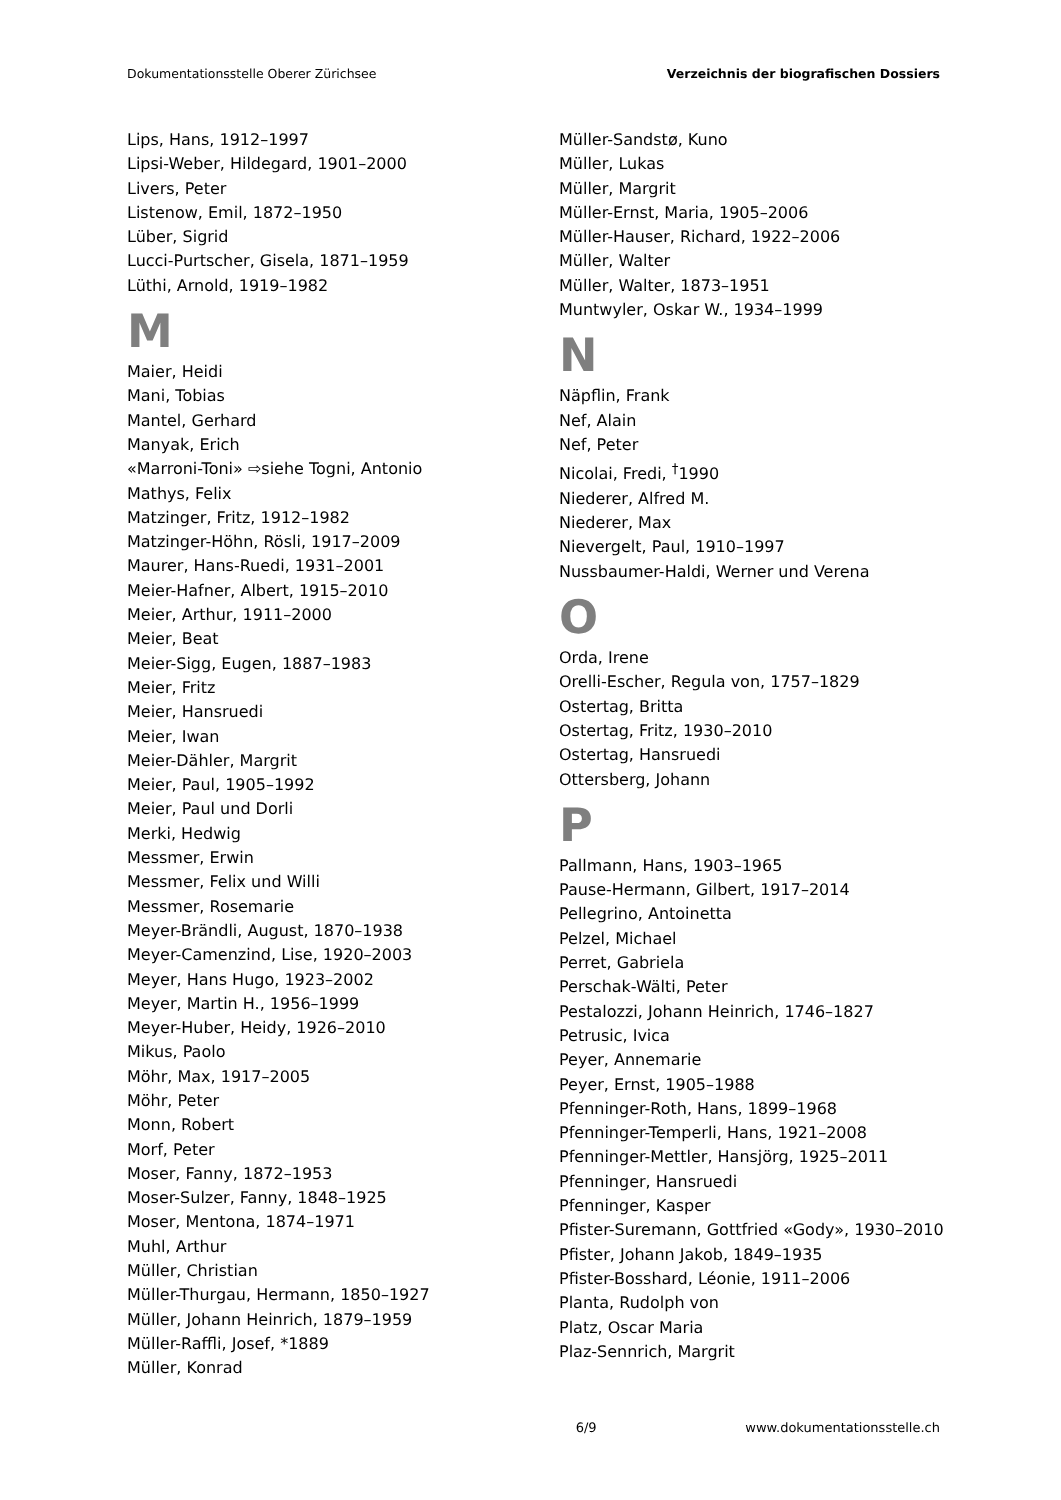Dokumentationsstelle Oberer Zürichsee Verzeichnis der biografischen Dossiers
Lips, Hans, 1912–1997
Lipsi-Weber, Hildegard, 1901–2000
Livers, Peter
Listenow, Emil, 1872–1950
Lüber, Sigrid
Lucci-Purtscher, Gisela, 1871–1959
Lüthi, Arnold, 1919–1982
M
Maier, Heidi
Mani, Tobias
Mantel, Gerhard
Manyak, Erich
«Marroni-Toni» ⇨siehe Togni, Antonio
Mathys, Felix
Matzinger, Fritz, 1912–1982
Matzinger-Höhn, Rösli, 1917–2009
Maurer, Hans-Ruedi, 1931–2001
Meier-Hafner, Albert, 1915–2010
Meier, Arthur, 1911–2000
Meier, Beat
Meier-Sigg, Eugen, 1887–1983
Meier, Fritz
Meier, Hansruedi
Meier, Iwan
Meier-Dähler, Margrit
Meier, Paul, 1905–1992
Meier, Paul und Dorli
Merki, Hedwig
Messmer, Erwin
Messmer, Felix und Willi
Messmer, Rosemarie
Meyer-Brändli, August, 1870–1938
Meyer-Camenzind, Lise, 1920–2003
Meyer, Hans Hugo, 1923–2002
Meyer, Martin H., 1956–1999
Meyer-Huber, Heidy, 1926–2010
Mikus, Paolo
Möhr, Max, 1917–2005
Möhr, Peter
Monn, Robert
Morf, Peter
Moser, Fanny, 1872–1953
Moser-Sulzer, Fanny, 1848–1925
Moser, Mentona, 1874–1971
Muhl, Arthur
Müller, Christian
Müller-Thurgau, Hermann, 1850–1927
Müller, Johann Heinrich, 1879–1959
Müller-Raffli, Josef, *1889
Müller, Konrad
Müller-Sandstø, Kuno
Müller, Lukas
Müller, Margrit
Müller-Ernst, Maria, 1905–2006
Müller-Hauser, Richard, 1922–2006
Müller, Walter
Müller, Walter, 1873–1951
Muntwyler, Oskar W., 1934–1999
N
Näpflin, Frank
Nef, Alain
Nef, Peter
Nicolai, Fredi, <sup>†</sup>1990
Niederer, Alfred M.
Niederer, Max
Nievergelt, Paul, 1910–1997
Nussbaumer-Haldi, Werner und Verena
O
Orda, Irene
Orelli-Escher, Regula von, 1757–1829
Ostertag, Britta
Ostertag, Fritz, 1930–2010
Ostertag, Hansruedi
Ottersberg, Johann
P
Pallmann, Hans, 1903–1965
Pause-Hermann, Gilbert, 1917–2014
Pellegrino, Antoinetta
Pelzel, Michael
Perret, Gabriela
Perschak-Wälti, Peter
Pestalozzi, Johann Heinrich, 1746–1827
Petrusic, Ivica
Peyer, Annemarie
Peyer, Ernst, 1905–1988
Pfenninger-Roth, Hans, 1899–1968
Pfenninger-Temperli, Hans, 1921–2008
Pfenninger-Mettler, Hansjörg, 1925–2011
Pfenninger, Hansruedi
Pfenninger, Kasper
Pfister-Suremann, Gottfried «Gody», 1930–2010
Pfister, Johann Jakob, 1849–1935
Pfister-Bosshard, Léonie, 1911–2006
Planta, Rudolph von
Platz, Oscar Maria
Plaz-Sennrich, Margrit
6/9 www.dokumentationsstelle.ch